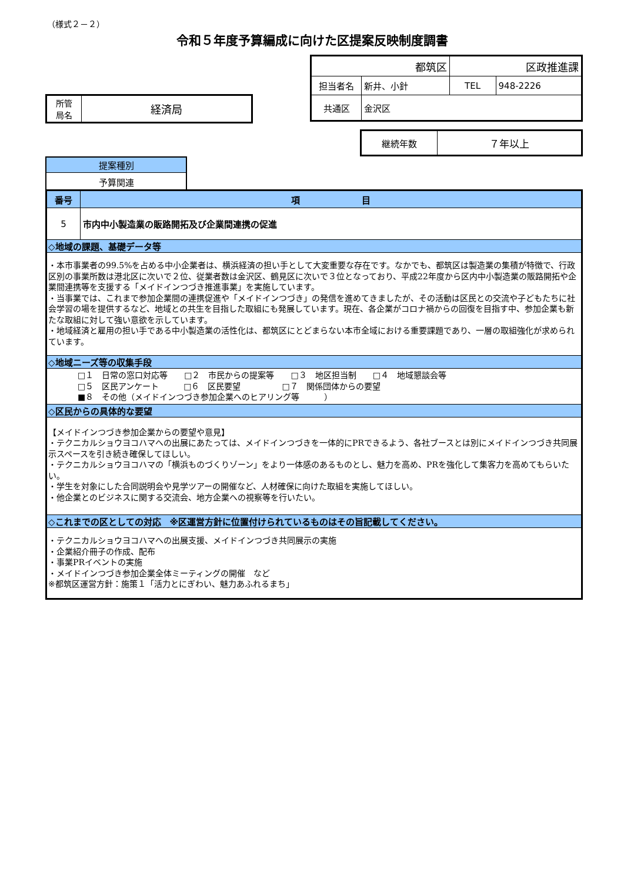（様式２－２）
令和５年度予算編成に向けた区提案反映制度調書
| 都筑区 | | 区政推進課 | |
| 担当者名 | 新井、小針 | TEL | 948-2226 |
| 共通区 | 金沢区 | | |
| 所管 局名 | 経済局 |
| 継続年数 | ７年以上 |
| 提案種別 |
| 予算関連 |
| 番号 | 項 目 |
| 5 | 市内中小製造業の販路開拓及び企業間連携の促進 |
| ◇地域の課題、基礎データ等 | |
| ・本市事業者の99.5%を占める中小企業者は、横浜経済の担い手として大変重要な存在です。なかでも、都筑区は製造業の集積が特徴で、行政区別の事業所数は港北区に次いで２位、従業者数は金沢区、鶴見区に次いで３位となっており、平成22年度から区内中小製造業の販路開拓や企業間連携等を支援する「メイドインつづき推進事業」を実施しています。 ・当事業では、これまで参加企業間の連携促進や「メイドインつづき」の発信を進めてきましたが、その活動は区民との交流や子どもたちに社会学習の場を提供するなど、地域との共生を目指した取組にも発展しています。現在、各企業がコロナ禍からの回復を目指す中、参加企業も新たな取組に対して強い意欲を示しています。 ・地域経済と雇用の担い手である中小製造業の活性化は、都筑区にとどまらない本市全域における重要課題であり、一層の取組強化が求められています。 | |
| ◇地域ニーズ等の収集手段 | |
| □１ 日常の窓口対応等 □２ 市民からの提案等 □３ 地区担当制 □４ 地域懇談会等 □５ 区民アンケート □６ 区民要望 □７ 関係団体からの要望 ■８ その他（メイドインつづき参加企業へのヒアリング等 ） | |
| ◇区民からの具体的な要望 | |
| 【メイドインつづき参加企業からの要望や意見】 ・テクニカルショウヨコハマへの出展にあたっては、メイドインつづきを一体的にPRできるよう、各社ブースとは別にメイドインつづき共同展示スペースを引き続き確保してほしい。 ・テクニカルショウヨコハマの「横浜ものづくりゾーン」をより一体感のあるものとし、魅力を高め、PRを強化して集客力を高めてもらいたい。 ・学生を対象にした合同説明会や見学ツアーの開催など、人材確保に向けた取組を実施してほしい。 ・他企業とのビジネスに関する交流会、地方企業への視察等を行いたい。 | |
| ◇これまでの区としての対応 ※区運営方針に位置付けられているものはその旨記載してください。 | |
| ・テクニカルショウヨコハマへの出展支援、メイドインつづき共同展示の実施 ・企業紹介冊子の作成、配布 ・事業PRイベントの実施 ・メイドインつづき参加企業全体ミーティングの開催 など ※都筑区運営方針：施策１「活力とにぎわい、魅力あふれるまち」 | |